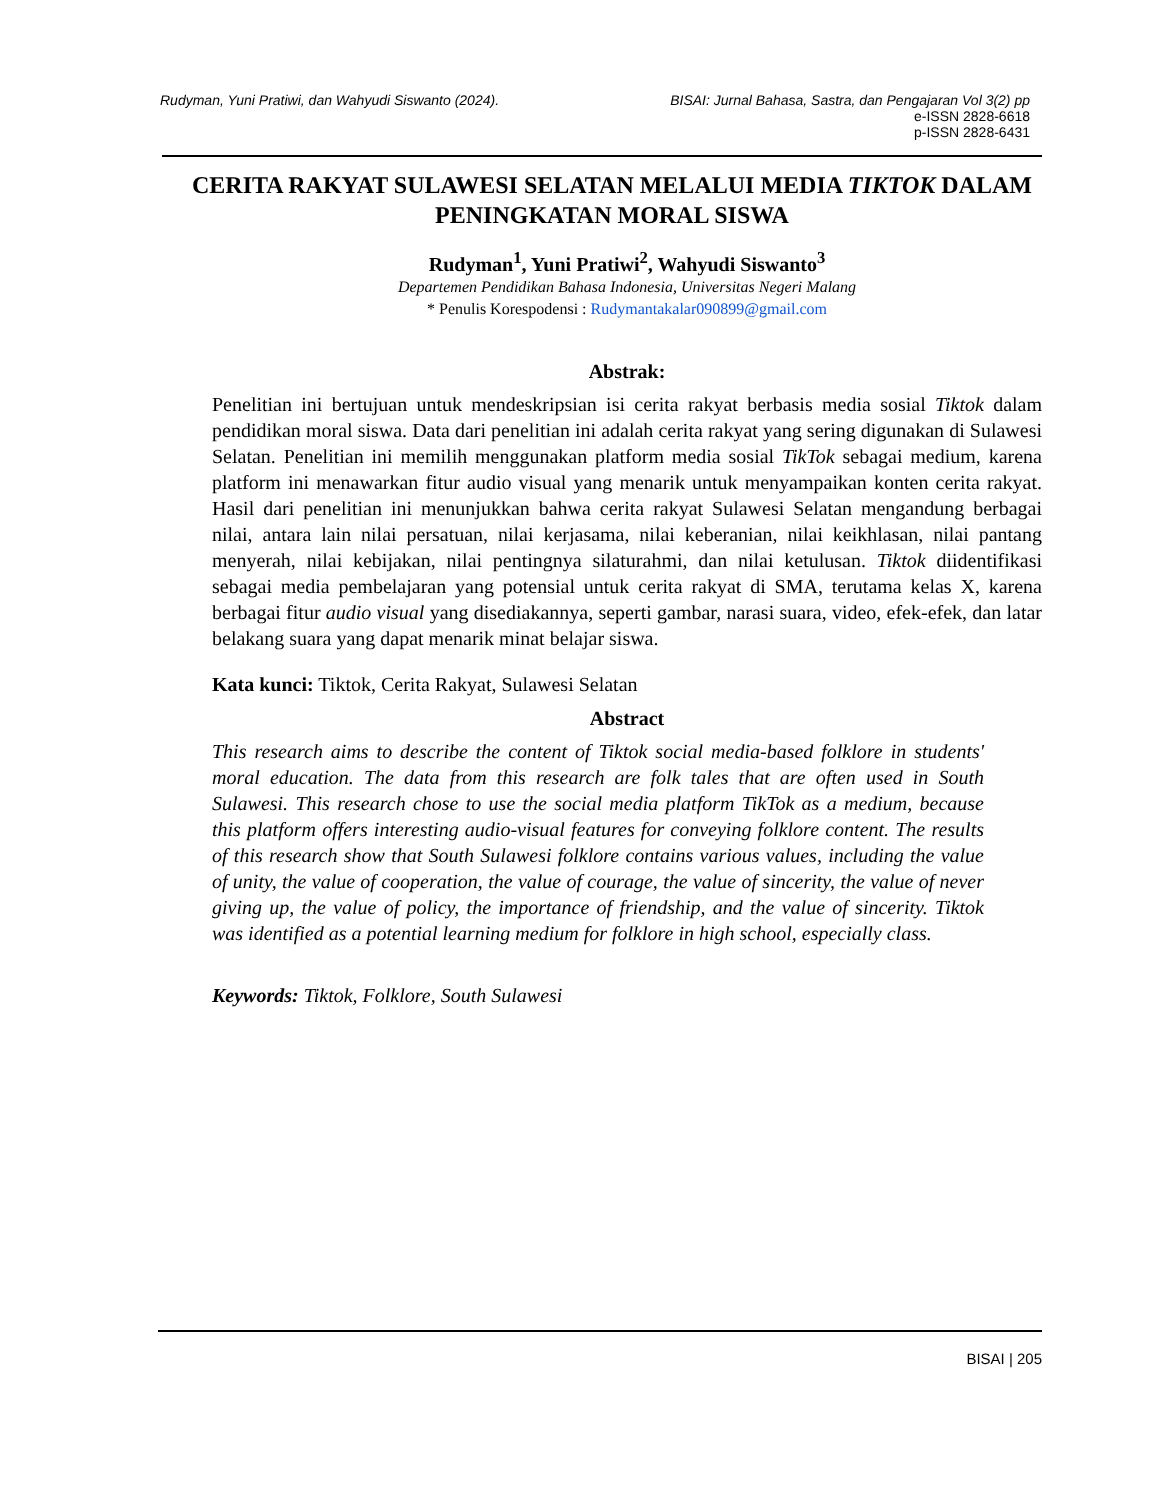Rudyman, Yuni Pratiwi, dan Wahyudi Siswanto (2024).
BISAI: Jurnal Bahasa, Sastra, dan Pengajaran Vol 3(2) pp
e-ISSN 2828-6618
p-ISSN 2828-6431
CERITA RAKYAT SULAWESI SELATAN MELALUI MEDIA TIKTOK DALAM PENINGKATAN MORAL SISWA
Rudyman<sup>1</sup>, Yuni Pratiwi<sup>2</sup>, Wahyudi Siswanto<sup>3</sup>
Departemen Pendidikan Bahasa Indonesia, Universitas Negeri Malang
* Penulis Korespodensi : Rudymantakalar090899@gmail.com
Abstrak:
Penelitian ini bertujuan untuk mendeskripsian isi cerita rakyat berbasis media sosial Tiktok dalam pendidikan moral siswa. Data dari penelitian ini adalah cerita rakyat yang sering digunakan di Sulawesi Selatan. Penelitian ini memilih menggunakan platform media sosial TikTok sebagai medium, karena platform ini menawarkan fitur audio visual yang menarik untuk menyampaikan konten cerita rakyat. Hasil dari penelitian ini menunjukkan bahwa cerita rakyat Sulawesi Selatan mengandung berbagai nilai, antara lain nilai persatuan, nilai kerjasama, nilai keberanian, nilai keikhlasan, nilai pantang menyerah, nilai kebijakan, nilai pentingnya silaturahmi, dan nilai ketulusan. Tiktok diidentifikasi sebagai media pembelajaran yang potensial untuk cerita rakyat di SMA, terutama kelas X, karena berbagai fitur audio visual yang disediakannya, seperti gambar, narasi suara, video, efek-efek, dan latar belakang suara yang dapat menarik minat belajar siswa.
Kata kunci: Tiktok, Cerita Rakyat, Sulawesi Selatan
Abstract
This research aims to describe the content of Tiktok social media-based folklore in students' moral education. The data from this research are folk tales that are often used in South Sulawesi. This research chose to use the social media platform TikTok as a medium, because this platform offers interesting audio-visual features for conveying folklore content. The results of this research show that South Sulawesi folklore contains various values, including the value of unity, the value of cooperation, the value of courage, the value of sincerity, the value of never giving up, the value of policy, the importance of friendship, and the value of sincerity. Tiktok was identified as a potential learning medium for folklore in high school, especially class.
Keywords: Tiktok, Folklore, South Sulawesi
BISAI | 205